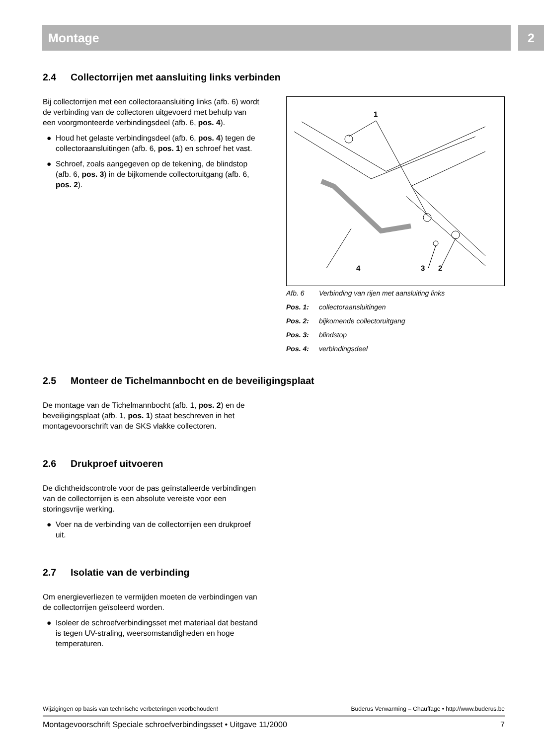Montage 2
2.4 Collectorrijen met aansluiting links verbinden
Bij collectorrijen met een collectoraansluiting links (afb. 6) wordt de verbinding van de collectoren uitgevoerd met behulp van een voorgmonteerde verbindingsdeel (afb. 6, pos. 4).
● Houd het gelaste verbindingsdeel (afb. 6, pos. 4) tegen de collectoraansluitingen (afb. 6, pos. 1) en schroef het vast.
● Schroef, zoals aangegeven op de tekening, de blindstop (afb. 6, pos. 3) in de bijkomende collectoruitgang (afb. 6, pos. 2).
1
4
3
2
Afb. 6 Verbinding van rijen met aansluiting links
Pos. 1: collectoraansluitingen
Pos. 2: bijkomende collectoruitgang
Pos. 3: blindstop
Pos. 4: verbindingsdeel
2.5 Monteer de Tichelmannbocht en de beveiligingsplaat
De montage van de Tichelmannbocht (afb. 1, pos. 2) en de beveiligingsplaat (afb. 1, pos. 1) staat beschreven in het montagevoorschrift van de SKS vlakke collectoren.
2.6 Drukproef uitvoeren
De dichtheidscontrole voor de pas geïnstalleerde verbindingen van de collectorrijen is een absolute vereiste voor een storingsvrije werking.
● Voer na de verbinding van de collectorrijen een drukproef uit.
2.7 Isolatie van de verbinding
Om energieverliezen te vermijden moeten de verbindingen van de collectorrijen geïsoleerd worden.
● Isoleer de schroefverbindingsset met materiaal dat bestand is tegen UV-straling, weersomstandigheden en hoge temperaturen.
Wijzigingen op basis van technische verbeteringen voorbehouden! Buderus Verwarming – Chauffage • http://www.buderus.be
Montagevoorschrift Speciale schroefverbindingsset • Uitgave 11/2000 7